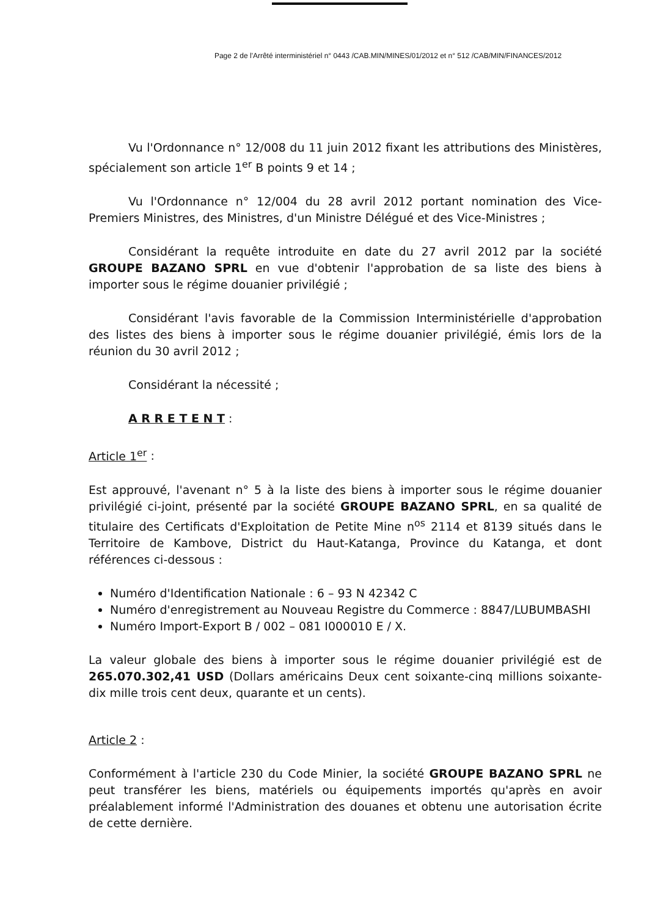Page 2 de l'Arrêté interministériel n° 0443 /CAB.MIN/MINES/01/2012 et n° 512 /CAB/MIN/FINANCES/2012
Vu l'Ordonnance n° 12/008 du 11 juin 2012 fixant les attributions des Ministères, spécialement son article 1<sup>er</sup> B points 9 et 14 ;
Vu l'Ordonnance n° 12/004 du 28 avril 2012 portant nomination des Vice-Premiers Ministres, des Ministres, d'un Ministre Délégué et des Vice-Ministres ;
Considérant la requête introduite en date du 27 avril 2012 par la société GROUPE BAZANO SPRL en vue d'obtenir l'approbation de sa liste des biens à importer sous le régime douanier privilégié ;
Considérant l'avis favorable de la Commission Interministérielle d'approbation des listes des biens à importer sous le régime douanier privilégié, émis lors de la réunion du 30 avril 2012 ;
Considérant la nécessité ;
A R R E T E N T :
Article 1<sup>er</sup> :
Est approuvé, l'avenant n° 5 à la liste des biens à importer sous le régime douanier privilégié ci-joint, présenté par la société GROUPE BAZANO SPRL, en sa qualité de titulaire des Certificats d'Exploitation de Petite Mine n<sup>os</sup> 2114 et 8139 situés dans le Territoire de Kambove, District du Haut-Katanga, Province du Katanga, et dont références ci-dessous :
Numéro d'Identification Nationale : 6 – 93 N 42342 C
Numéro d'enregistrement au Nouveau Registre du Commerce : 8847/LUBUMBASHI
Numéro Import-Export B / 002 – 081 I000010 E / X.
La valeur globale des biens à importer sous le régime douanier privilégié est de 265.070.302,41 USD (Dollars américains Deux cent soixante-cinq millions soixante-dix mille trois cent deux, quarante et un cents).
Article 2 :
Conformément à l'article 230 du Code Minier, la société GROUPE BAZANO SPRL ne peut transférer les biens, matériels ou équipements importés qu'après en avoir préalablement informé l'Administration des douanes et obtenu une autorisation écrite de cette dernière.